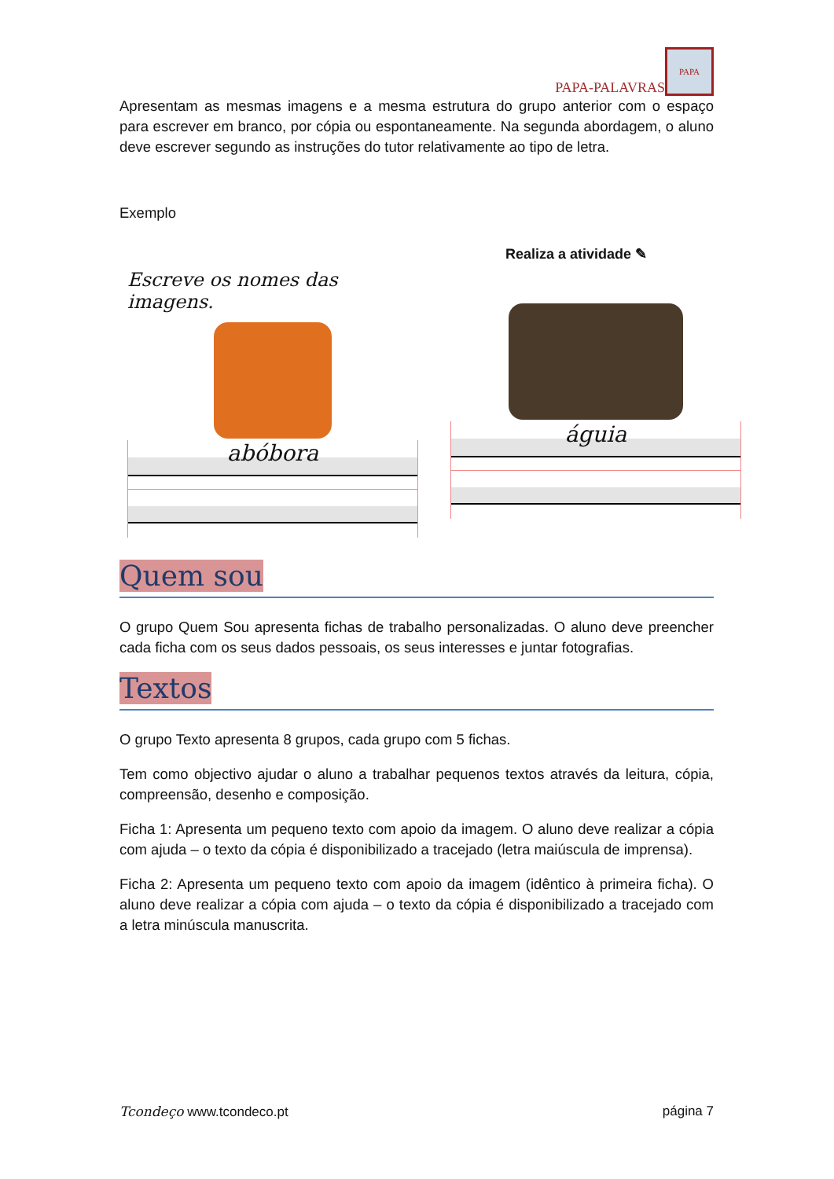PAPA-PALAVRAS
PAPA
Apresentam as mesmas imagens e a mesma estrutura do grupo anterior com o espaço para escrever em branco, por cópia ou espontaneamente. Na segunda abordagem, o aluno deve escrever segundo as instruções do tutor relativamente ao tipo de letra.
Exemplo
Escreve os nomes das imagens.
abóbora
Realiza a atividade ✎
águia
Quem sou
O grupo Quem Sou apresenta fichas de trabalho personalizadas. O aluno deve preencher cada ficha com os seus dados pessoais, os seus interesses e juntar fotografias.
Textos
O grupo Texto apresenta 8 grupos, cada grupo com 5 fichas.
Tem como objectivo ajudar o aluno a trabalhar pequenos textos através da leitura, cópia, compreensão, desenho e composição.
Ficha 1: Apresenta um pequeno texto com apoio da imagem. O aluno deve realizar a cópia com ajuda – o texto da cópia é disponibilizado a tracejado (letra maiúscula de imprensa).
Ficha 2: Apresenta um pequeno texto com apoio da imagem (idêntico à primeira ficha). O aluno deve realizar a cópia com ajuda – o texto da cópia é disponibilizado a tracejado com a letra minúscula manuscrita.
Tcondeço www.tcondeco.pt página 7